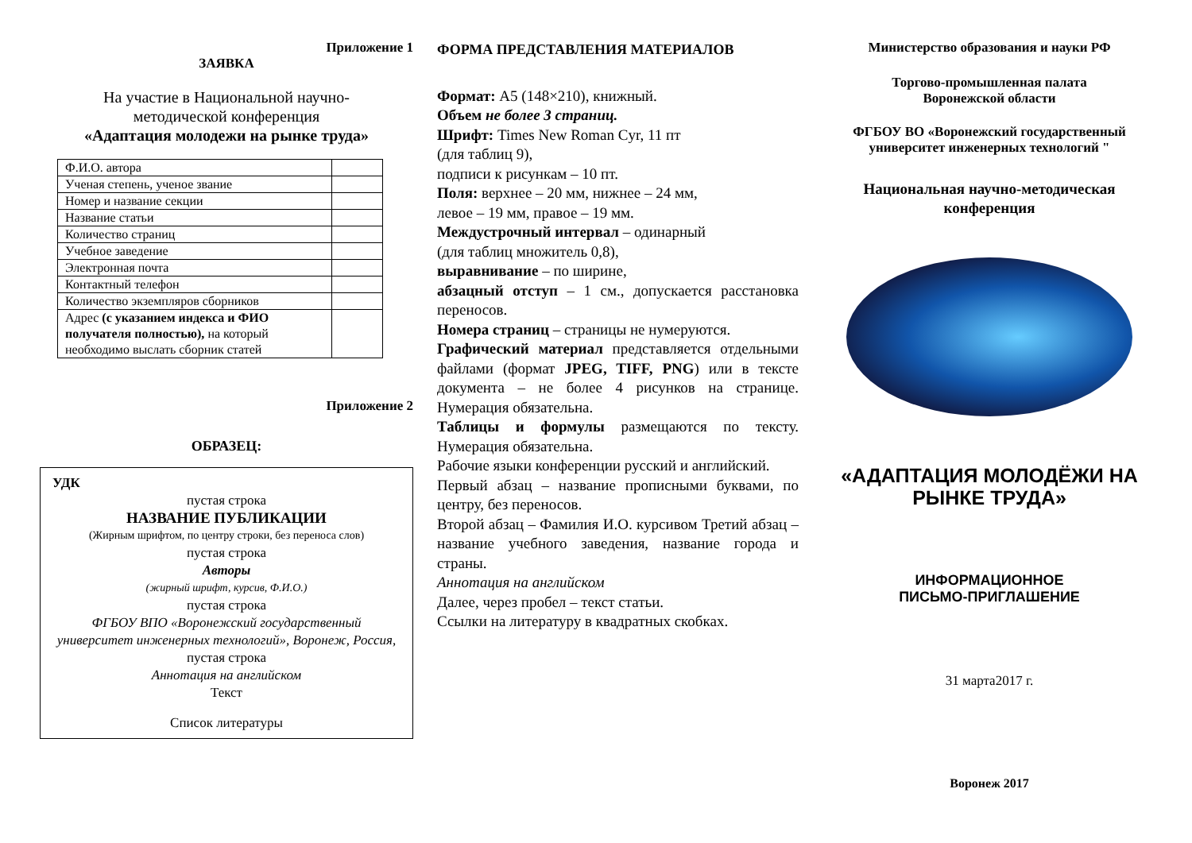Приложение 1
ЗАЯВКА
На участие в Национальной научно-
методической конференция
«Адаптация молодежи на рынке труда»
| Ф.И.О. автора | |
| Ученая степень, ученое звание | |
| Номер и название секции | |
| Название статьи | |
| Количество страниц | |
| Учебное заведение | |
| Электронная почта | |
| Контактный телефон | |
| Количество экземпляров сборников | |
| Адрес (с указанием индекса и ФИО получателя полностью), на который необходимо выслать сборник статей | |
Приложение 2
ОБРАЗЕЦ:
УДК
пустая строка
НАЗВАНИЕ ПУБЛИКАЦИИ
(Жирным шрифтом, по центру строки, без переноса слов)
пустая строка
Авторы
(жирный шрифт, курсив, Ф.И.О.)
пустая строка
ФГБОУ ВПО «Воронежский государственный университет инженерных технологий», Воронеж, Россия,
пустая строка
Аннотация на английском
Текст
Список литературы
ФОРМА ПРЕДСТАВЛЕНИЯ МАТЕРИАЛОВ
Формат: А5 (148×210), книжный.
Объем не более 3 страниц.
Шрифт: Times New Roman Cyr, 11 пт
(для таблиц 9),
подписи к рисункам – 10 пт.
Поля: верхнее – 20 мм, нижнее – 24 мм,
левое – 19 мм, правое – 19 мм.
Междустрочный интервал – одинарный
(для таблиц множитель 0,8),
выравнивание – по ширине,
абзацный отступ – 1 см., допускается расстановка переносов.
Номера страниц – страницы не нумеруются.
Графический материал представляется отдельными файлами (формат JPEG, TIFF, PNG) или в тексте документа – не более 4 рисунков на странице. Нумерация обязательна.
Таблицы и формулы размещаются по тексту. Нумерация обязательна.
Рабочие языки конференции русский и английский.
Первый абзац – название прописными буквами, по центру, без переносов.
Второй абзац – Фамилия И.О. курсивом Третий абзац – название учебного заведения, название города и страны.
Аннотация на английском
Далее, через пробел – текст статьи.
Ссылки на литературу в квадратных скобках.
Министерство образования и науки РФ
Торгово-промышленная палата
Воронежской области
ФГБОУ ВО «Воронежский государственный университет инженерных технологий "
Национальная научно-методическая конференция
«АДАПТАЦИЯ МОЛОДЁЖИ НА РЫНКЕ ТРУДА»
ИНФОРМАЦИОННОЕ
ПИСЬМО-ПРИГЛАШЕНИЕ
31 марта2017 г.
Воронеж 2017